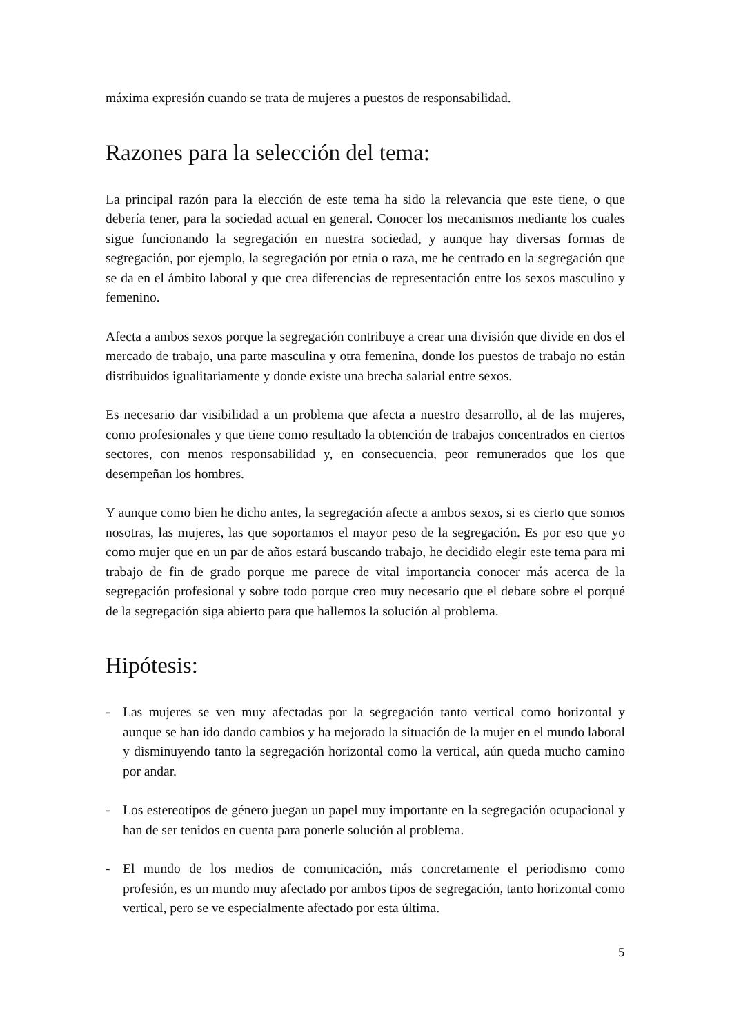máxima expresión cuando se trata de mujeres a puestos de responsabilidad.
Razones para la selección del tema:
La principal razón para la elección de este tema ha sido la relevancia que este tiene, o que debería tener, para la sociedad actual en general. Conocer los mecanismos mediante los cuales sigue funcionando la segregación en nuestra sociedad, y aunque hay diversas formas de segregación, por ejemplo, la segregación por etnia o raza, me he centrado en la segregación que se da en el ámbito laboral y que crea diferencias de representación entre los sexos masculino y femenino.
Afecta a ambos sexos porque la segregación contribuye a crear una división que divide en dos el mercado de trabajo, una parte masculina y otra femenina, donde los puestos de trabajo no están distribuidos igualitariamente y donde existe una brecha salarial entre sexos.
Es necesario dar visibilidad a un problema que afecta a nuestro desarrollo, al de las mujeres, como profesionales y que tiene como resultado la obtención de trabajos concentrados en ciertos sectores, con menos responsabilidad y, en consecuencia, peor remunerados que los que desempeñan los hombres.
Y aunque como bien he dicho antes, la segregación afecte a ambos sexos, si es cierto que somos nosotras, las mujeres, las que soportamos el mayor peso de la segregación. Es por eso que yo como mujer que en un par de años estará buscando trabajo, he decidido elegir este tema para mi trabajo de fin de grado porque me parece de vital importancia conocer más acerca de la segregación profesional y sobre todo porque creo muy necesario que el debate sobre el porqué de la segregación siga abierto para que hallemos la solución al problema.
Hipótesis:
- Las mujeres se ven muy afectadas por la segregación tanto vertical como horizontal y aunque se han ido dando cambios y ha mejorado la situación de la mujer en el mundo laboral y disminuyendo tanto la segregación horizontal como la vertical, aún queda mucho camino por andar.
- Los estereotipos de género juegan un papel muy importante en la segregación ocupacional y han de ser tenidos en cuenta para ponerle solución al problema.
- El mundo de los medios de comunicación, más concretamente el periodismo como profesión, es un mundo muy afectado por ambos tipos de segregación, tanto horizontal como vertical, pero se ve especialmente afectado por esta última.
5